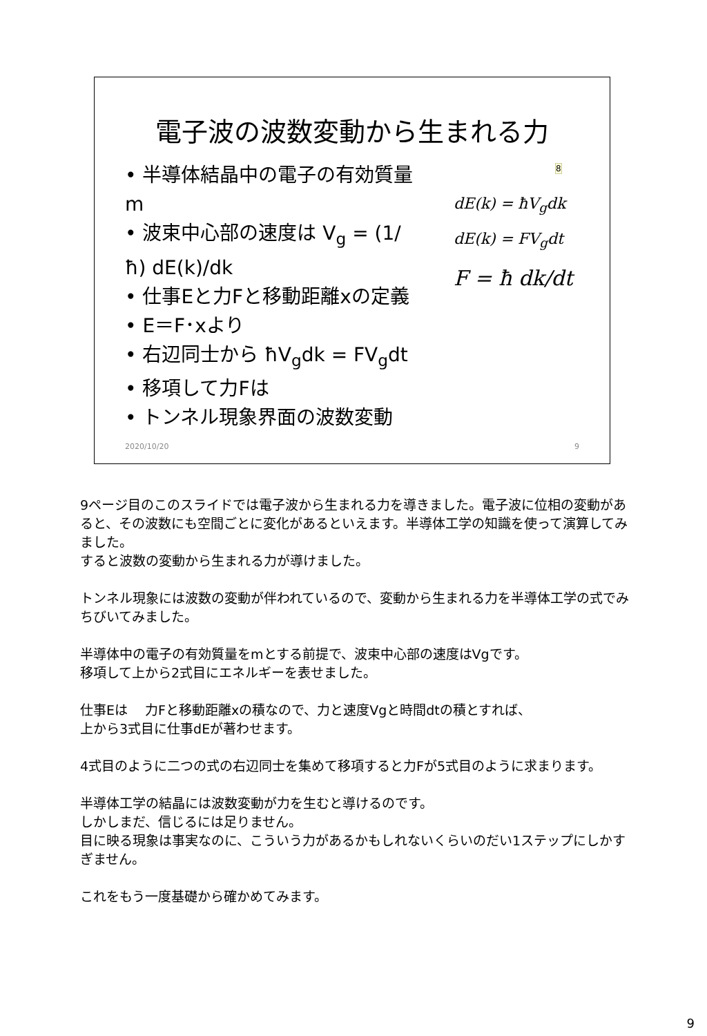電子波の波数変動から生まれる力
8
• 半導体結晶中の電子の有効質量m
• 波束中心部の速度は V<sub>g</sub> = (1/ħ) dE(k)/dk
• 仕事Eと力Fと移動距離xの定義
• E＝F･xより
• 右辺同士から ħV<sub>g</sub>dk = FV<sub>g</sub>dt
• 移項して力Fは
• トンネル現象界面の波数変動
dE(k) = ħV<sub>g</sub>dk
dE(k) = FV<sub>g</sub>dt
F = ħ dk/dt
2020/10/20 9
9ページ目のこのスライドでは電子波から生まれる力を導きました。電子波に位相の変動があると、その波数にも空間ごとに変化があるといえます。半導体工学の知識を使って演算してみました。
すると波数の変動から生まれる力が導けました。
トンネル現象には波数の変動が伴われているので、変動から生まれる力を半導体工学の式でみちびいてみました。
半導体中の電子の有効質量をmとする前提で、波束中心部の速度はVgです。
移項して上から2式目にエネルギーを表せました。
仕事Eは　 力Fと移動距離xの積なので、力と速度Vgと時間dtの積とすれば、
上から3式目に仕事dEが著わせます。
4式目のように二つの式の右辺同士を集めて移項すると力Fが5式目のように求まります。
半導体工学の結晶には波数変動が力を生むと導けるのです。
しかしまだ、信じるには足りません。
目に映る現象は事実なのに、こういう力があるかもしれないくらいのだい1ステップにしかすぎません。
これをもう一度基礎から確かめてみます。
9